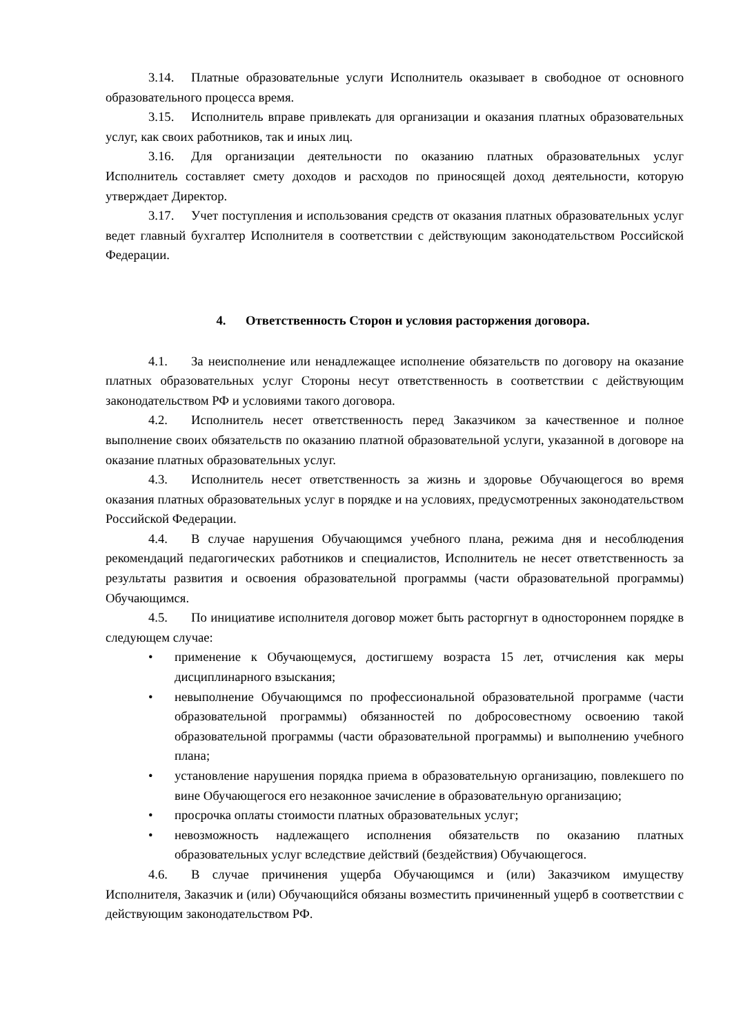3.14. Платные образовательные услуги Исполнитель оказывает в свободное от основного образовательного процесса время.
3.15. Исполнитель вправе привлекать для организации и оказания платных образовательных услуг, как своих работников, так и иных лиц.
3.16. Для организации деятельности по оказанию платных образовательных услуг Исполнитель составляет смету доходов и расходов по приносящей доход деятельности, которую утверждает Директор.
3.17. Учет поступления и использования средств от оказания платных образовательных услуг ведет главный бухгалтер Исполнителя в соответствии с действующим законодательством Российской Федерации.
4. Ответственность Сторон и условия расторжения договора.
4.1. За неисполнение или ненадлежащее исполнение обязательств по договору на оказание платных образовательных услуг Стороны несут ответственность в соответствии с действующим законодательством РФ и условиями такого договора.
4.2. Исполнитель несет ответственность перед Заказчиком за качественное и полное выполнение своих обязательств по оказанию платной образовательной услуги, указанной в договоре на оказание платных образовательных услуг.
4.3. Исполнитель несет ответственность за жизнь и здоровье Обучающегося во время оказания платных образовательных услуг в порядке и на условиях, предусмотренных законодательством Российской Федерации.
4.4. В случае нарушения Обучающимся учебного плана, режима дня и несоблюдения рекомендаций педагогических работников и специалистов, Исполнитель не несет ответственность за результаты развития и освоения образовательной программы (части образовательной программы) Обучающимся.
4.5. По инициативе исполнителя договор может быть расторгнут в одностороннем порядке в следующем случае:
• применение к Обучающемуся, достигшему возраста 15 лет, отчисления как меры дисциплинарного взыскания;
• невыполнение Обучающимся по профессиональной образовательной программе (части образовательной программы) обязанностей по добросовестному освоению такой образовательной программы (части образовательной программы) и выполнению учебного плана;
• установление нарушения порядка приема в образовательную организацию, повлекшего по вине Обучающегося его незаконное зачисление в образовательную организацию;
• просрочка оплаты стоимости платных образовательных услуг;
• невозможность надлежащего исполнения обязательств по оказанию платных образовательных услуг вследствие действий (бездействия) Обучающегося.
4.6. В случае причинения ущерба Обучающимся и (или) Заказчиком имуществу Исполнителя, Заказчик и (или) Обучающийся обязаны возместить причиненный ущерб в соответствии с действующим законодательством РФ.